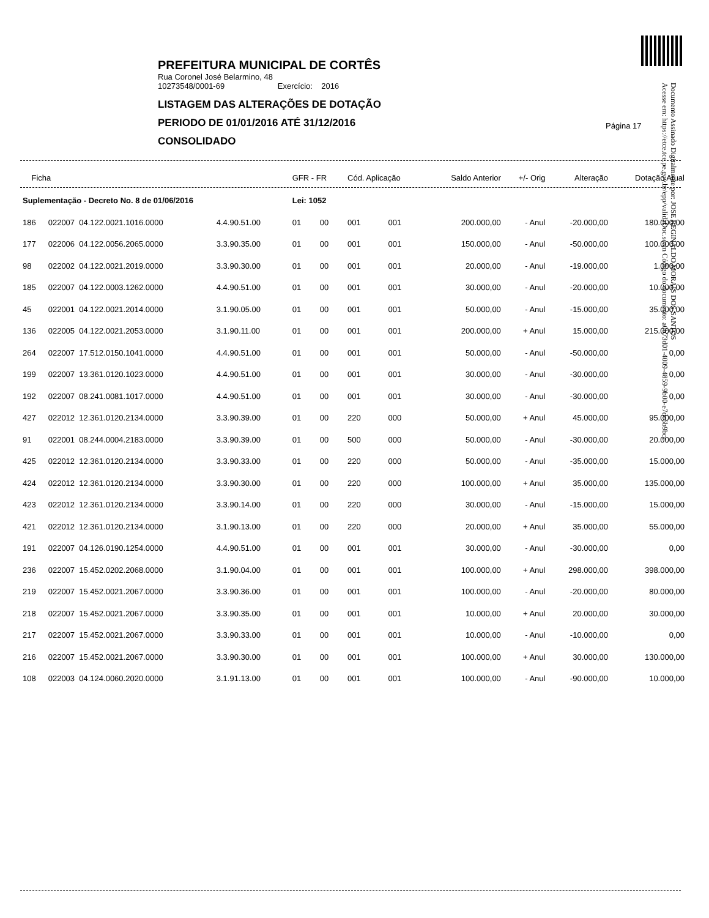PREFEITURA MUNICIPAL DE CORTÊS
Rua Coronel José Belarmino, 48
10273548/0001-69 Exercício: 2016
LISTAGEM DAS ALTERAÇÕES DE DOTAÇÃO
PERIODO DE 01/01/2016 ATÉ 31/12/2016
CONSOLIDADO
Página 17
Documento Assinado Digitalmente por: JOSE REGINALDO MORAIS DOS SANTOS
Acesse em: https://etce.tce.pe.gov.br/epp/validaDoc.seam Código do documento: a0b73d01-4009-4859-9b00-e7dc6b9bcc
| Ficha | | | | GFR - FR | | Cód. Aplicação | | Saldo Anterior | +/- Orig | Alteração | Dotação Atual |
| --- | --- | --- | --- | --- | --- | --- | --- | --- | --- | --- | --- |
| Suplementação - Decreto No. 8 de 01/06/2016 | | | | Lei: 1052 | | | | | | | |
| 186 | 022007 04.122.0021.1016.0000 | 4.4.90.51.00 | | 01 | 00 | 001 | 001 | 200.000,00 | - Anul | -20.000,00 | 180.000,00 |
| 177 | 022006 04.122.0056.2065.0000 | 3.3.90.35.00 | | 01 | 00 | 001 | 001 | 150.000,00 | - Anul | -50.000,00 | 100.000,00 |
| 98 | 022002 04.122.0021.2019.0000 | 3.3.90.30.00 | | 01 | 00 | 001 | 001 | 20.000,00 | - Anul | -19.000,00 | 1.000,00 |
| 185 | 022007 04.122.0003.1262.0000 | 4.4.90.51.00 | | 01 | 00 | 001 | 001 | 30.000,00 | - Anul | -20.000,00 | 10.000,00 |
| 45 | 022001 04.122.0021.2014.0000 | 3.1.90.05.00 | | 01 | 00 | 001 | 001 | 50.000,00 | - Anul | -15.000,00 | 35.000,00 |
| 136 | 022005 04.122.0021.2053.0000 | 3.1.90.11.00 | | 01 | 00 | 001 | 001 | 200.000,00 | + Anul | 15.000,00 | 215.000,00 |
| 264 | 022007 17.512.0150.1041.0000 | 4.4.90.51.00 | | 01 | 00 | 001 | 001 | 50.000,00 | - Anul | -50.000,00 | 0,00 |
| 199 | 022007 13.361.0120.1023.0000 | 4.4.90.51.00 | | 01 | 00 | 001 | 001 | 30.000,00 | - Anul | -30.000,00 | 0,00 |
| 192 | 022007 08.241.0081.1017.0000 | 4.4.90.51.00 | | 01 | 00 | 001 | 001 | 30.000,00 | - Anul | -30.000,00 | 0,00 |
| 427 | 022012 12.361.0120.2134.0000 | 3.3.90.39.00 | | 01 | 00 | 220 | 000 | 50.000,00 | + Anul | 45.000,00 | 95.000,00 |
| 91 | 022001 08.244.0004.2183.0000 | 3.3.90.39.00 | | 01 | 00 | 500 | 000 | 50.000,00 | - Anul | -30.000,00 | 20.000,00 |
| 425 | 022012 12.361.0120.2134.0000 | 3.3.90.33.00 | | 01 | 00 | 220 | 000 | 50.000,00 | - Anul | -35.000,00 | 15.000,00 |
| 424 | 022012 12.361.0120.2134.0000 | 3.3.90.30.00 | | 01 | 00 | 220 | 000 | 100.000,00 | + Anul | 35.000,00 | 135.000,00 |
| 423 | 022012 12.361.0120.2134.0000 | 3.3.90.14.00 | | 01 | 00 | 220 | 000 | 30.000,00 | - Anul | -15.000,00 | 15.000,00 |
| 421 | 022012 12.361.0120.2134.0000 | 3.1.90.13.00 | | 01 | 00 | 220 | 000 | 20.000,00 | + Anul | 35.000,00 | 55.000,00 |
| 191 | 022007 04.126.0190.1254.0000 | 4.4.90.51.00 | | 01 | 00 | 001 | 001 | 30.000,00 | - Anul | -30.000,00 | 0,00 |
| 236 | 022007 15.452.0202.2068.0000 | 3.1.90.04.00 | | 01 | 00 | 001 | 001 | 100.000,00 | + Anul | 298.000,00 | 398.000,00 |
| 219 | 022007 15.452.0021.2067.0000 | 3.3.90.36.00 | | 01 | 00 | 001 | 001 | 100.000,00 | - Anul | -20.000,00 | 80.000,00 |
| 218 | 022007 15.452.0021.2067.0000 | 3.3.90.35.00 | | 01 | 00 | 001 | 001 | 10.000,00 | + Anul | 20.000,00 | 30.000,00 |
| 217 | 022007 15.452.0021.2067.0000 | 3.3.90.33.00 | | 01 | 00 | 001 | 001 | 10.000,00 | - Anul | -10.000,00 | 0,00 |
| 216 | 022007 15.452.0021.2067.0000 | 3.3.90.30.00 | | 01 | 00 | 001 | 001 | 100.000,00 | + Anul | 30.000,00 | 130.000,00 |
| 108 | 022003 04.124.0060.2020.0000 | 3.1.91.13.00 | | 01 | 00 | 001 | 001 | 100.000,00 | - Anul | -90.000,00 | 10.000,00 |